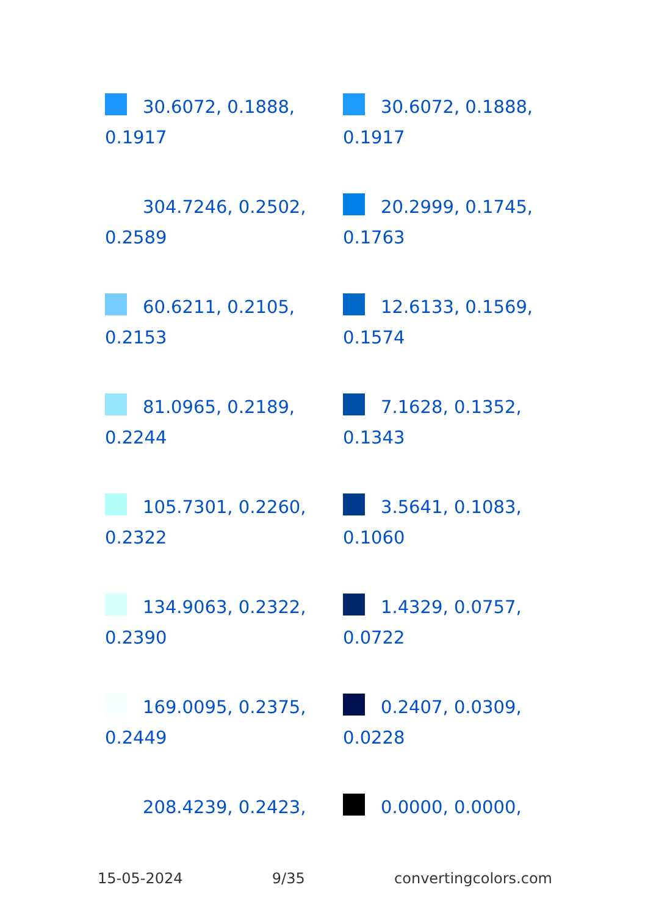30.6072, 0.1888,
0.1917
30.6072, 0.1888,
0.1917
304.7246, 0.2502,
0.2589
20.2999, 0.1745,
0.1763
60.6211, 0.2105,
0.2153
12.6133, 0.1569,
0.1574
81.0965, 0.2189,
0.2244
7.1628, 0.1352,
0.1343
105.7301, 0.2260,
0.2322
3.5641, 0.1083,
0.1060
134.9063, 0.2322,
0.2390
1.4329, 0.0757,
0.0722
169.0095, 0.2375,
0.2449
0.2407, 0.0309,
0.0228
208.4239, 0.2423,
0.0000, 0.0000,
15-05-2024 9/35 convertingcolors.com